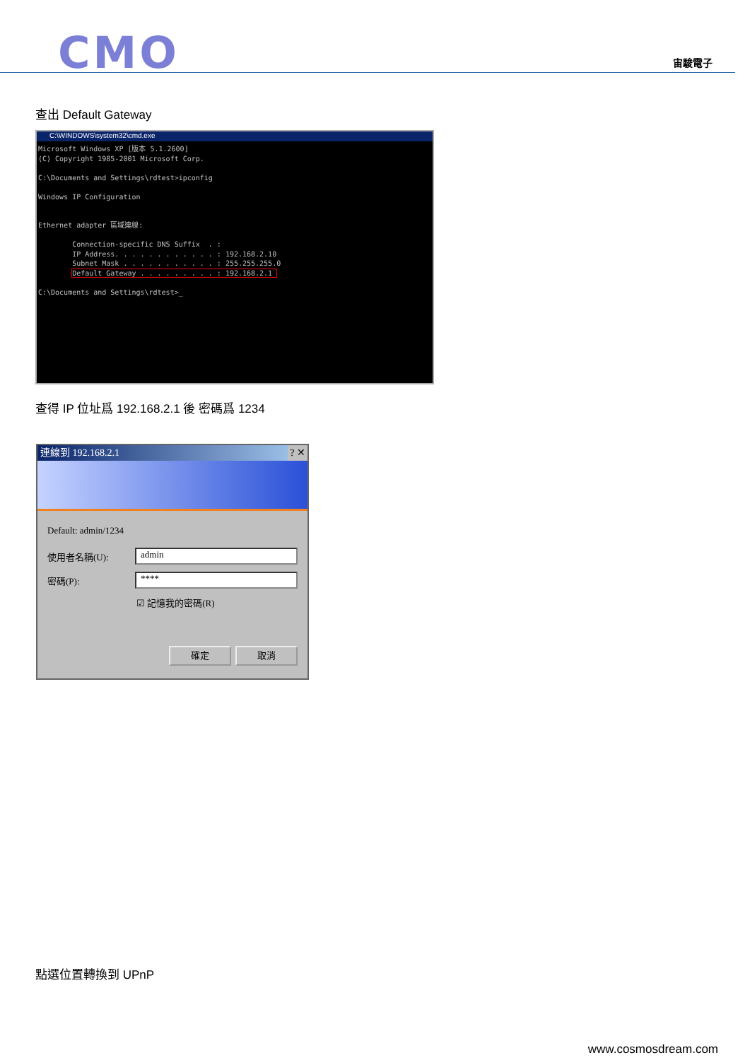CMO 宙駿電子
查出 Default Gateway
C:\WINDOWS\system32\cmd.exe
Microsoft Windows XP [版本 5.1.2600]
(C) Copyright 1985-2001 Microsoft Corp.

C:\Documents and Settings\rdtest>ipconfig

Windows IP Configuration


Ethernet adapter 區域連線:

        Connection-specific DNS Suffix  . :
        IP Address. . . . . . . . . . . . : 192.168.2.10
        Subnet Mask . . . . . . . . . . . : 255.255.255.0
        Default Gateway . . . . . . . . . : 192.168.2.1 

C:\Documents and Settings\rdtest>_
查得 IP 位址爲 192.168.2.1 後 密碼爲 1234
連線到 192.168.2.1 ? ✕
Default: admin/1234
使用者名稱(U):
admin
密碼(P):
****
☑ 記憶我的密碼(R)
確定 取消
點選位置轉換到 UPnP
www.cosmosdream.com